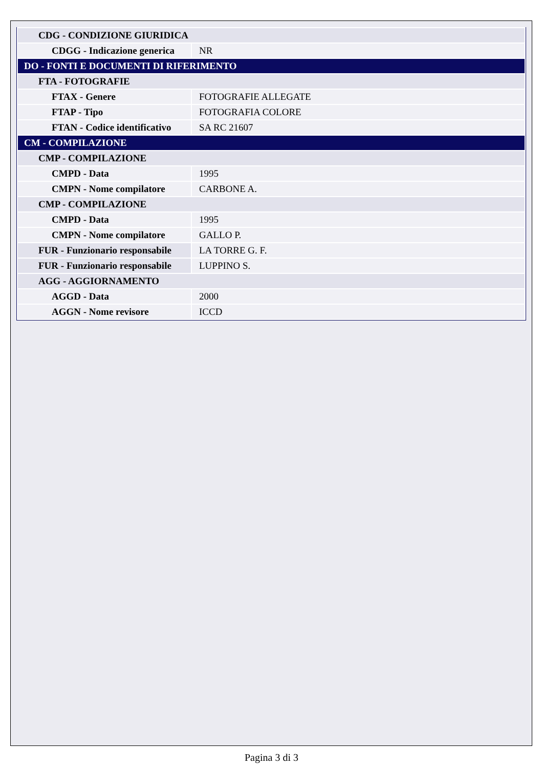| CDG - CONDIZIONE GIURIDICA | |
| CDGG - Indicazione generica | NR |
| DO - FONTI E DOCUMENTI DI RIFERIMENTO | |
| FTA - FOTOGRAFIE | |
| FTAX - Genere | FOTOGRAFIE ALLEGATE |
| FTAP - Tipo | FOTOGRAFIA COLORE |
| FTAN - Codice identificativo | SA RC 21607 |
| CM - COMPILAZIONE | |
| CMP - COMPILAZIONE | |
| CMPD - Data | 1995 |
| CMPN - Nome compilatore | CARBONE A. |
| CMP - COMPILAZIONE | |
| CMPD - Data | 1995 |
| CMPN - Nome compilatore | GALLO P. |
| FUR - Funzionario responsabile | LA TORRE G. F. |
| FUR - Funzionario responsabile | LUPPINO S. |
| AGG - AGGIORNAMENTO | |
| AGGD - Data | 2000 |
| AGGN - Nome revisore | ICCD |
Pagina 3 di 3